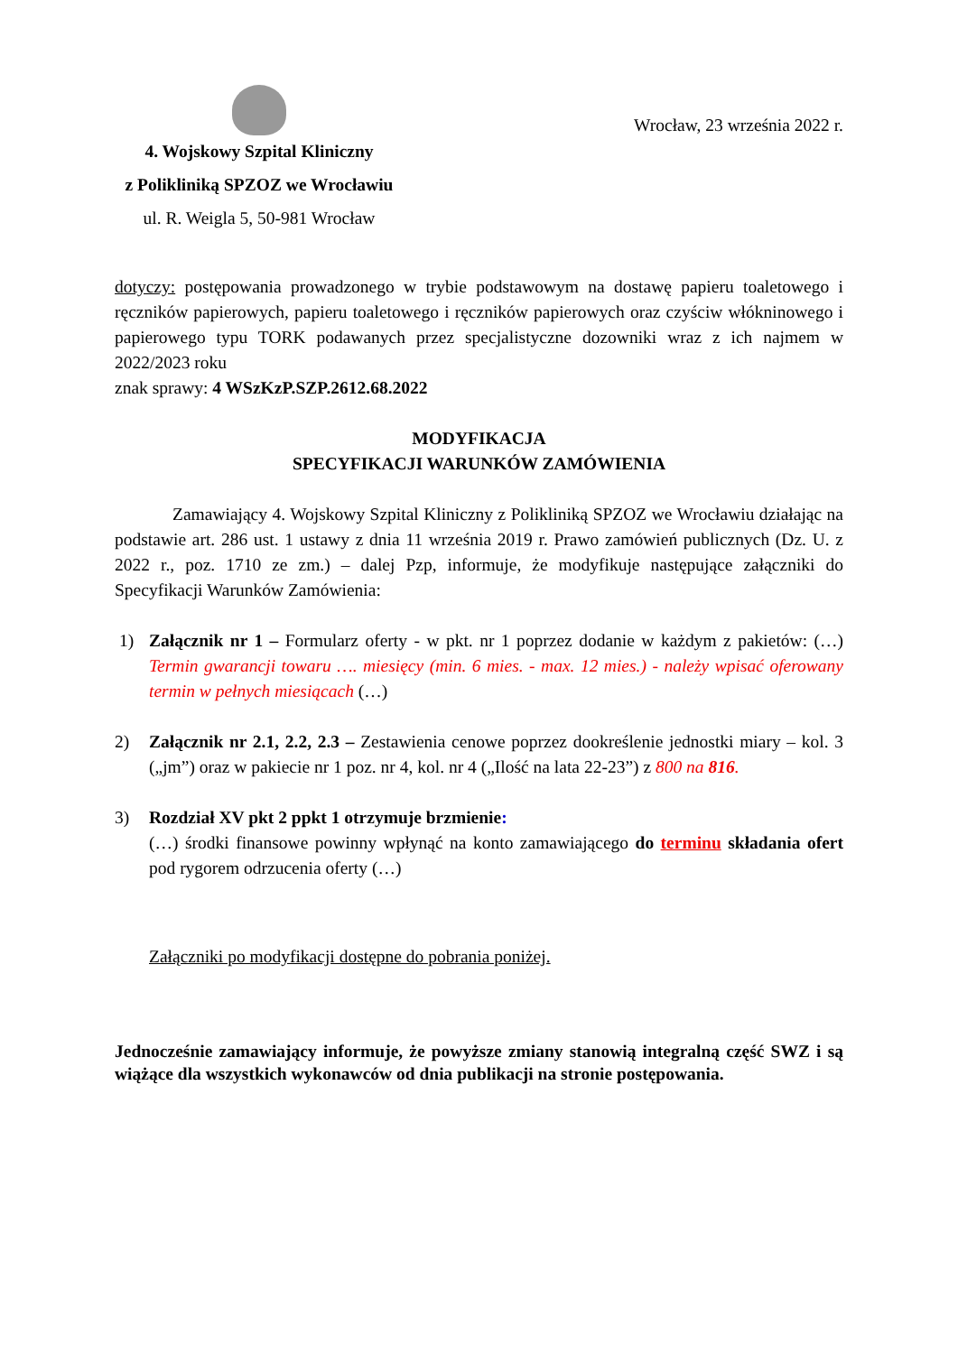4. Wojskowy Szpital Kliniczny
z Polikliniką SPZOZ we Wrocławiu
ul. R. Weigla 5, 50-981 Wrocław
Wrocław, 23 września 2022 r.
dotyczy: postępowania prowadzonego w trybie podstawowym na dostawę papieru toaletowego i ręczników papierowych, papieru toaletowego i ręczników papierowych oraz czyściw włókninowego i papierowego typu TORK podawanych przez specjalistyczne dozowniki wraz z ich najmem w 2022/2023 roku
znak sprawy: 4 WSzKzP.SZP.2612.68.2022
MODYFIKACJA
SPECYFIKACJI WARUNKÓW ZAMÓWIENIA
Zamawiający 4. Wojskowy Szpital Kliniczny z Polikliniką SPZOZ we Wrocławiu działając na podstawie art. 286 ust. 1 ustawy z dnia 11 września 2019 r. Prawo zamówień publicznych (Dz. U. z 2022 r., poz. 1710 ze zm.) – dalej Pzp, informuje, że modyfikuje następujące załączniki do Specyfikacji Warunków Zamówienia:
1) Załącznik nr 1 – Formularz oferty - w pkt. nr 1 poprzez dodanie w każdym z pakietów: (…) Termin gwarancji towaru …. miesięcy (min. 6 mies. - max. 12 mies.) - należy wpisać oferowany termin w pełnych miesiącach (…)
2) Załącznik nr 2.1, 2.2, 2.3 – Zestawienia cenowe poprzez dookreślenie jednostki miary – kol. 3 („jm”) oraz w pakiecie nr 1 poz. nr 4, kol. nr 4 („Ilość na lata 22-23”) z 800 na 816.
3) Rozdział XV pkt 2 ppkt 1 otrzymuje brzmienie:
(…) środki finansowe powinny wpłynąć na konto zamawiającego do terminu składania ofert pod rygorem odrzucenia oferty (…)
Załączniki po modyfikacji dostępne do pobrania poniżej.
Jednocześnie zamawiający informuje, że powyższe zmiany stanowią integralną część SWZ i są wiążące dla wszystkich wykonawców od dnia publikacji na stronie postępowania.